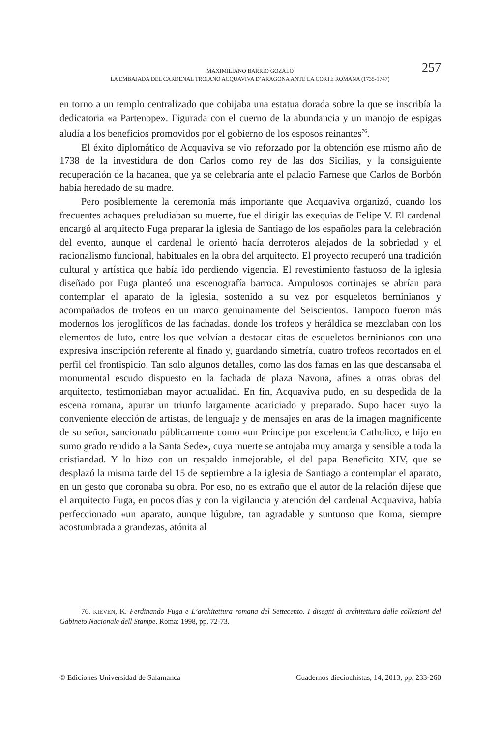257 MAXIMILIANO BARRIO GOZALO
LA EMBAJADA DEL CARDENAL TROIANO ACQUAVIVA D’ARAGONA ANTE LA CORTE ROMANA (1735-1747)
en torno a un templo centralizado que cobijaba una estatua dorada sobre la que se inscribía la dedicatoria «a Partenope». Figurada con el cuerno de la abundancia y un manojo de espigas aludía a los beneficios promovidos por el gobierno de los esposos reinantes<sup>76</sup>.
El éxito diplomático de Acquaviva se vio reforzado por la obtención ese mismo año de 1738 de la investidura de don Carlos como rey de las dos Sicilias, y la consiguiente recuperación de la hacanea, que ya se celebraría ante el palacio Farnese que Carlos de Borbón había heredado de su madre.
Pero posiblemente la ceremonia más importante que Acquaviva organizó, cuando los frecuentes achaques preludiaban su muerte, fue el dirigir las exequias de Felipe V. El cardenal encargó al arquitecto Fuga preparar la iglesia de Santiago de los españoles para la celebración del evento, aunque el cardenal le orientó hacía derroteros alejados de la sobriedad y el racionalismo funcional, habituales en la obra del arquitecto. El proyecto recuperó una tradición cultural y artística que había ido perdiendo vigencia. El revestimiento fastuoso de la iglesia diseñado por Fuga planteó una escenografía barroca. Ampulosos cortinajes se abrían para contemplar el aparato de la iglesia, sostenido a su vez por esqueletos berninianos y acompañados de trofeos en un marco genuinamente del Seiscientos. Tampoco fueron más modernos los jeroglíficos de las fachadas, donde los trofeos y heráldica se mezclaban con los elementos de luto, entre los que volvían a destacar citas de esqueletos berninianos con una expresiva inscripción referente al finado y, guardando simetría, cuatro trofeos recortados en el perfil del frontispicio. Tan solo algunos detalles, como las dos famas en las que descansaba el monumental escudo dispuesto en la fachada de plaza Navona, afines a otras obras del arquitecto, testimoniaban mayor actualidad. En fin, Acquaviva pudo, en su despedida de la escena romana, apurar un triunfo largamente acariciado y preparado. Supo hacer suyo la conveniente elección de artistas, de lenguaje y de mensajes en aras de la imagen magnificente de su señor, sancionado públicamente como «un Príncipe por excelencia Catholico, e hijo en sumo grado rendido a la Santa Sede», cuya muerte se antojaba muy amarga y sensible a toda la cristiandad. Y lo hizo con un respaldo inmejorable, el del papa Beneficito XIV, que se desplazó la misma tarde del 15 de septiembre a la iglesia de Santiago a contemplar el aparato, en un gesto que coronaba su obra. Por eso, no es extraño que el autor de la relación dijese que el arquitecto Fuga, en pocos días y con la vigilancia y atención del cardenal Acquaviva, había perfeccionado «un aparato, aunque lúgubre, tan agradable y suntuoso que Roma, siempre acostumbrada a grandezas, atónita al
76. KIEVEN, K. Ferdinando Fuga e L’architettura romana del Settecento. I disegni di architettura dalle collezioni del Gabineto Nacionale dell Stampe. Roma: 1998, pp. 72-73.
© Ediciones Universidad de Salamanca Cuadernos dieciochistas, 14, 2013, pp. 233-260